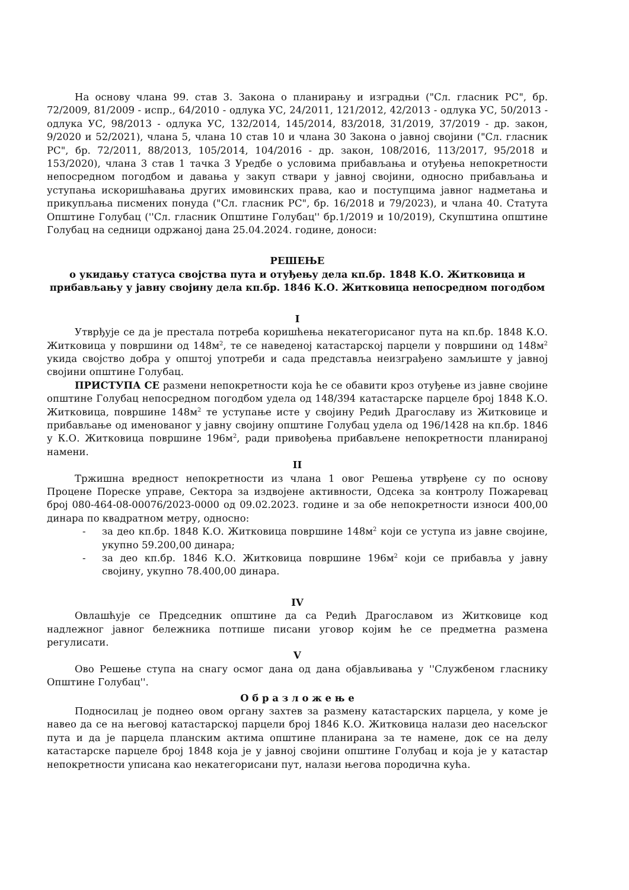На основу члана 99. став 3. Закона о планирању и изградњи ("Сл. гласник РС", бр. 72/2009, 81/2009 - испр., 64/2010 - одлука УС, 24/2011, 121/2012, 42/2013 - одлука УС, 50/2013 - одлука УС, 98/2013 - одлука УС, 132/2014, 145/2014, 83/2018, 31/2019, 37/2019 - др. закон, 9/2020 и 52/2021), члана 5, члана 10 став 10 и члана 30 Закона о јавној својини ("Сл. гласник РС", бр. 72/2011, 88/2013, 105/2014, 104/2016 - др. закон, 108/2016, 113/2017, 95/2018 и 153/2020), члана 3 став 1 тачка 3 Уредбе о условима прибављања и отуђења непокретности непосредном погодбом и давања у закуп ствари у јавној својини, односно прибављања и уступања искоришћавања других имовинских права, као и поступцима јавног надметања и прикупљања писмених понуда ("Сл. гласник РС", бр. 16/2018 и 79/2023), и члана 40. Статута Општине Голубац (''Сл. гласник Општине Голубац'' бр.1/2019 и 10/2019), Скупштина општине Голубац на седници одржаној дана 25.04.2024. године, доноси:
РЕШЕЊЕ
о укидању статуса својства пута и отуђењу дела кп.бр. 1848 К.О. Житковица и прибављању у јавну својину дела кп.бр. 1846 К.О. Житковица непосредном погодбом
I
Утврђује се да је престала потреба коришћења некатегорисаног пута на кп.бр. 1848 К.О. Житковица у површини од 148м<sup>2</sup>, те се наведеној катастарској парцели у површини од 148м<sup>2</sup> укида својство добра у општој употреби и сада представља неизграђено замљиште у јавној својини општине Голубац.
ПРИСТУПА СЕ размени непокретности која ће се обавити кроз отуђење из јавне својине општине Голубац непосредном погодбом удела од 148/394 катастарске парцеле број 1848 К.О. Житковица, површине 148м<sup>2</sup> те уступање исте у својину Редић Драгославу из Житковице и прибављање од именованог у јавну својину општине Голубац удела од 196/1428 на кп.бр. 1846 у К.О. Житковица површине 196м<sup>2</sup>, ради привођења прибављене непокретности планираној намени.
II
Тржишна вредност непокретности из члана 1 овог Решења утврђене су по основу Процене Пореске управе, Сектора за издвојене активности, Одсека за контролу Пожаревац број 080-464-08-00076/2023-0000 од 09.02.2023. године и за обе непокретности износи 400,00 динара по квадратном метру, односно:
- за део кп.бр. 1848 К.О. Житковица површине 148м<sup>2</sup> који се уступа из јавне својине, укупно 59.200,00 динара;
- за део кп.бр. 1846 К.О. Житковица површине 196м<sup>2</sup> који се прибавља у јавну својину, укупно 78.400,00 динара.
IV
Овлашћује се Председник општине да са Редић Драгославом из Житковице код надлежног јавног бележника потпише писани уговор којим ће се предметна размена регулисати.
V
Ово Решење ступа на снагу осмог дана од дана објављивања у ''Службеном гласнику Општине Голубац''.
О б р а з л о ж е њ е
Подносилац је поднео овом органу захтев за размену катастарских парцела, у коме је навео да се на његовој катастарској парцели број 1846 К.О. Житковица налази део насељског пута и да је парцела планским актима општине планирана за те намене, док се на делу катастарске парцеле број 1848 која је у јавној својини општине Голубац и која је у катастар непокретности уписана као некатегорисани пут, налази његова породична кућа.